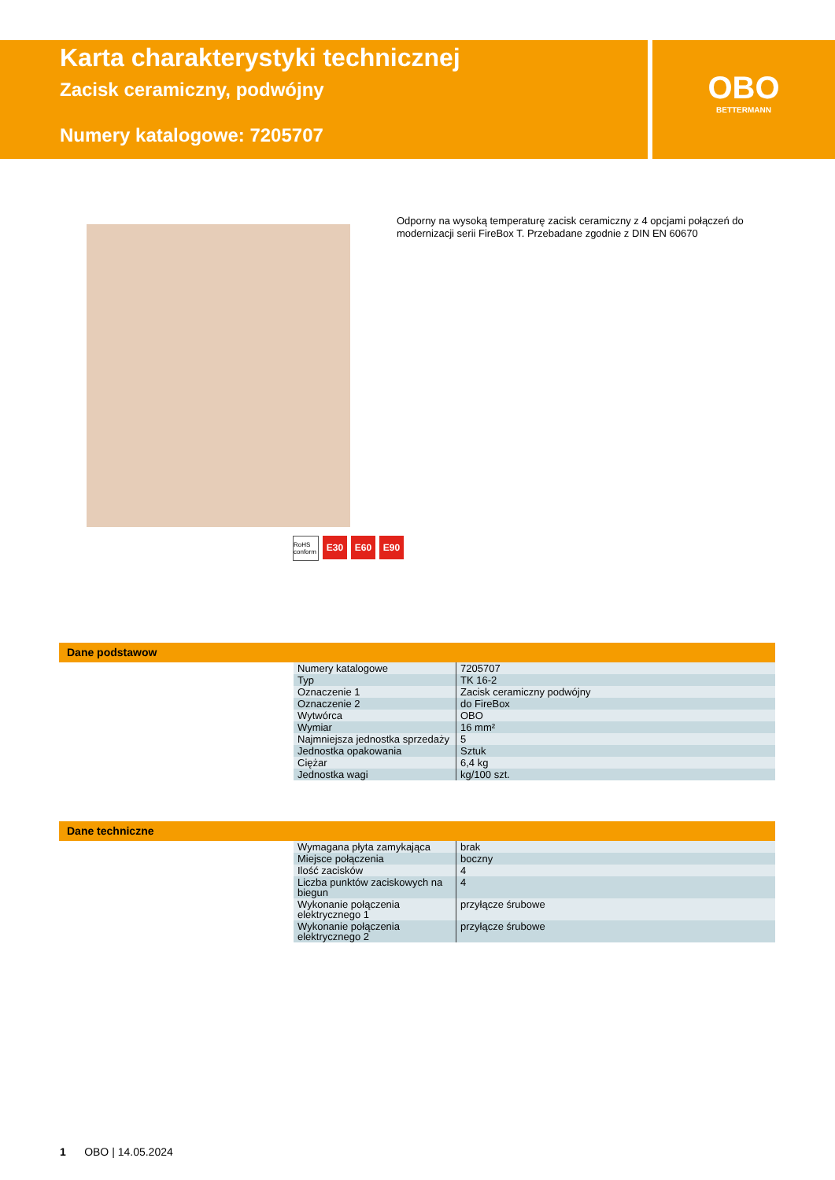Karta charakterystyki technicznej
Zacisk ceramiczny, podwójny
Numery katalogowe: 7205707
OBO
BETTERMANN
Odporny na wysoką temperaturę zacisk ceramiczny z 4 opcjami połączeń do modernizacji serii FireBox T. Przebadane zgodnie z DIN EN 60670
RoHS conform E30 E60 E90
Dane podstawow
| Numery katalogowe | 7205707 |
| Typ | TK 16-2 |
| Oznaczenie 1 | Zacisk ceramiczny podwójny |
| Oznaczenie 2 | do FireBox |
| Wytwórca | OBO |
| Wymiar | 16 mm² |
| Najmniejsza jednostka sprzedaży | 5 |
| Jednostka opakowania | Sztuk |
| Ciężar | 6,4 kg |
| Jednostka wagi | kg/100 szt. |
Dane techniczne
| Wymagana płyta zamykająca | brak |
| Miejsce połączenia | boczny |
| Ilość zacisków | 4 |
| Liczba punktów zaciskowych na biegun | 4 |
| Wykonanie połączenia elektrycznego 1 | przyłącze śrubowe |
| Wykonanie połączenia elektrycznego 2 | przyłącze śrubowe |
1 OBO | 14.05.2024